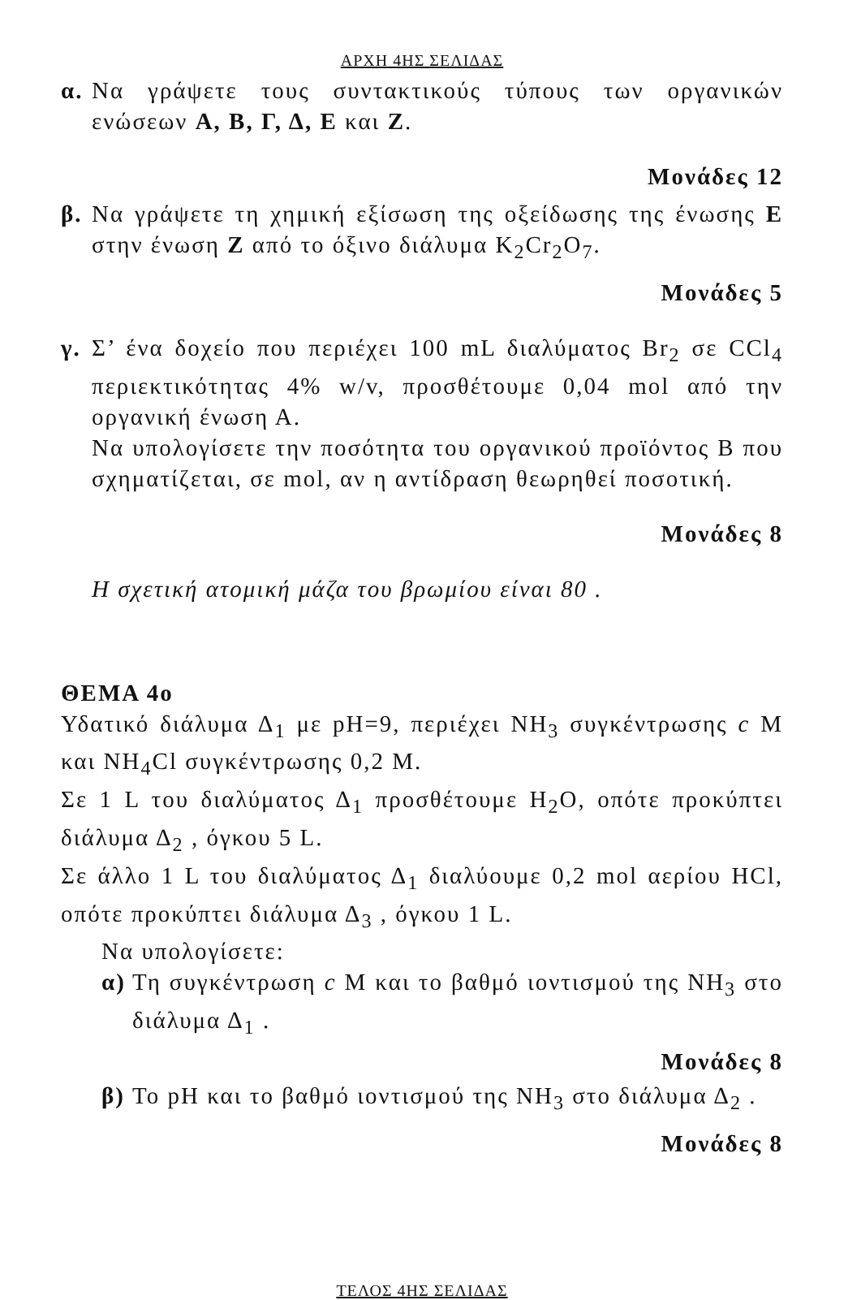ΑΡΧΗ 4ΗΣ ΣΕΛΙΔΑΣ
α.
Να γράψετε τους συντακτικούς τύπους των οργανικών ενώσεων Α, Β, Γ, Δ, Ε και Ζ.
Μονάδες 12
β.
Να γράψετε τη χημική εξίσωση της οξείδωσης της ένωσης Ε στην ένωση Ζ από το όξινο διάλυμα K<sub>2</sub>Cr<sub>2</sub>O<sub>7</sub>.
Μονάδες 5
γ.
Σ’ ένα δοχείο που περιέχει 100 mL διαλύματος Br<sub>2</sub> σε CCl<sub>4</sub> περιεκτικότητας 4% w/v, προσθέτουμε 0,04 mol από την οργανική ένωση Α.
Να υπολογίσετε την ποσότητα του οργανικού προϊόντος Β που σχηματίζεται, σε mol, αν η αντίδραση θεωρηθεί ποσοτική.
Μονάδες 8
Η σχετική ατομική μάζα του βρωμίου είναι 80 .
ΘΕΜΑ 4ο
Υδατικό διάλυμα Δ<sub>1</sub> με pH=9, περιέχει NH<sub>3</sub> συγκέντρωσης c M και NH<sub>4</sub>Cl συγκέντρωσης 0,2 M.
Σε 1 L του διαλύματος Δ<sub>1</sub> προσθέτουμε H<sub>2</sub>O, οπότε προκύπτει διάλυμα Δ<sub>2</sub> , όγκου 5 L.
Σε άλλο 1 L του διαλύματος Δ<sub>1</sub> διαλύουμε 0,2 mol αερίου HCl, οπότε προκύπτει διάλυμα Δ<sub>3</sub> , όγκου 1 L.
Να υπολογίσετε:
α)
Τη συγκέντρωση c M και το βαθμό ιοντισμού της NH<sub>3</sub> στο διάλυμα Δ<sub>1</sub> .
Μονάδες 8
β)
Το pH και το βαθμό ιοντισμού της NH<sub>3</sub> στο διάλυμα Δ<sub>2</sub> .
Μονάδες 8
ΤΕΛΟΣ 4ΗΣ ΣΕΛΙΔΑΣ